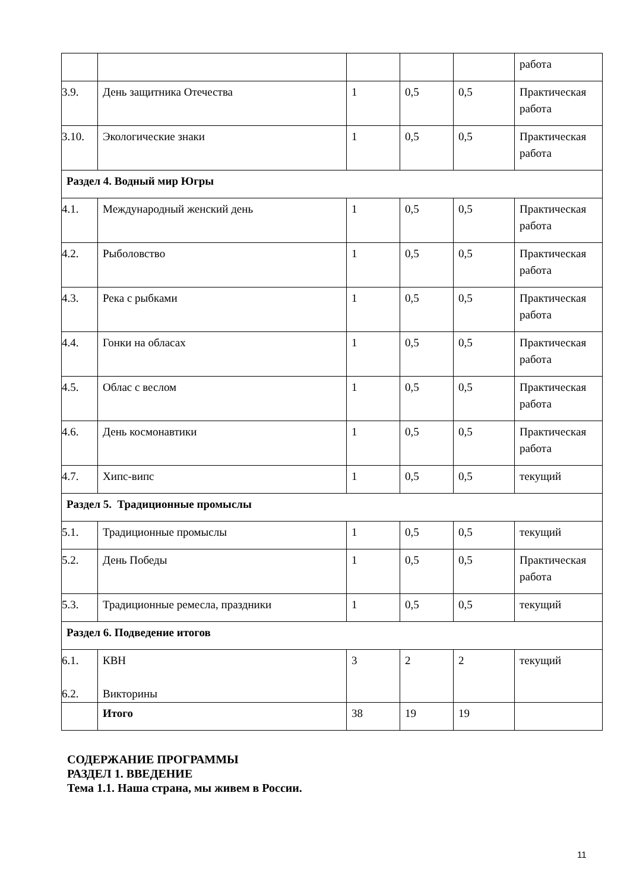| | | | | | работа |
| 3.9. | День защитника Отечества | 1 | 0,5 | 0,5 | Практическая работа |
| 3.10. | Экологические знаки | 1 | 0,5 | 0,5 | Практическая работа |
| Раздел 4. Водный мир Югры | | | | | |
| 4.1. | Международный женский день | 1 | 0,5 | 0,5 | Практическая работа |
| 4.2. | Рыболовство | 1 | 0,5 | 0,5 | Практическая работа |
| 4.3. | Река с рыбками | 1 | 0,5 | 0,5 | Практическая работа |
| 4.4. | Гонки на обласах | 1 | 0,5 | 0,5 | Практическая работа |
| 4.5. | Облас с веслом | 1 | 0,5 | 0,5 | Практическая работа |
| 4.6. | День космонавтики | 1 | 0,5 | 0,5 | Практическая работа |
| 4.7. | Хипс-випс | 1 | 0,5 | 0,5 | текущий |
| Раздел 5. Традиционные промыслы | | | | | |
| 5.1. | Традиционные промыслы | 1 | 0,5 | 0,5 | текущий |
| 5.2. | День Победы | 1 | 0,5 | 0,5 | Практическая работа |
| 5.3. | Традиционные ремесла, праздники | 1 | 0,5 | 0,5 | текущий |
| Раздел 6. Подведение итогов | | | | | |
| 6.1. 6.2. | КВН Викторины | 3 | 2 | 2 | текущий |
| | Итого | 38 | 19 | 19 | |
СОДЕРЖАНИЕ ПРОГРАММЫ
РАЗДЕЛ 1. ВВЕДЕНИЕ
Тема 1.1. Наша страна, мы живем в России.
11